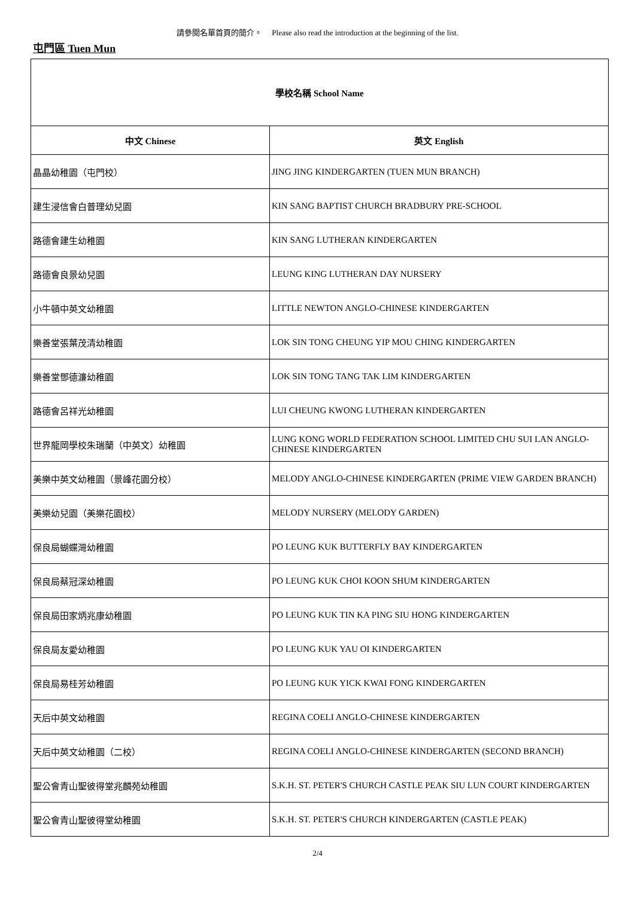請參閱名單首頁的簡介。 Please also read the introduction at the beginning of the list.
屯門區 Tuen Mun
| 學校名稱 School Name | |
| --- | --- |
| 中文 Chinese | 英文 English |
| 晶晶幼稚園（屯門校） | JING JING KINDERGARTEN (TUEN MUN BRANCH) |
| 建生浸信會白普理幼兒園 | KIN SANG BAPTIST CHURCH BRADBURY PRE-SCHOOL |
| 路德會建生幼稚園 | KIN SANG LUTHERAN KINDERGARTEN |
| 路德會良景幼兒園 | LEUNG KING LUTHERAN DAY NURSERY |
| 小牛頓中英文幼稚園 | LITTLE NEWTON ANGLO-CHINESE KINDERGARTEN |
| 樂善堂張葉茂清幼稚園 | LOK SIN TONG CHEUNG YIP MOU CHING KINDERGARTEN |
| 樂善堂鄧德濂幼稚園 | LOK SIN TONG TANG TAK LIM KINDERGARTEN |
| 路德會呂祥光幼稚園 | LUI CHEUNG KWONG LUTHERAN KINDERGARTEN |
| 世界龍岡學校朱瑞蘭（中英文）幼稚園 | LUNG KONG WORLD FEDERATION SCHOOL LIMITED CHU SUI LAN ANGLO-CHINESE KINDERGARTEN |
| 美樂中英文幼稚園（景峰花園分校） | MELODY ANGLO-CHINESE KINDERGARTEN (PRIME VIEW GARDEN BRANCH) |
| 美樂幼兒園（美樂花園校） | MELODY NURSERY (MELODY GARDEN) |
| 保良局蝴蝶灣幼稚園 | PO LEUNG KUK BUTTERFLY BAY KINDERGARTEN |
| 保良局蔡冠深幼稚園 | PO LEUNG KUK CHOI KOON SHUM KINDERGARTEN |
| 保良局田家炳兆康幼稚園 | PO LEUNG KUK TIN KA PING SIU HONG KINDERGARTEN |
| 保良局友愛幼稚園 | PO LEUNG KUK YAU OI KINDERGARTEN |
| 保良局易桂芳幼稚園 | PO LEUNG KUK YICK KWAI FONG KINDERGARTEN |
| 天后中英文幼稚園 | REGINA COELI ANGLO-CHINESE KINDERGARTEN |
| 天后中英文幼稚園（二校） | REGINA COELI ANGLO-CHINESE KINDERGARTEN (SECOND BRANCH) |
| 聖公會青山聖彼得堂兆麟苑幼稚園 | S.K.H. ST. PETER'S CHURCH CASTLE PEAK SIU LUN COURT KINDERGARTEN |
| 聖公會青山聖彼得堂幼稚園 | S.K.H. ST. PETER'S CHURCH KINDERGARTEN (CASTLE PEAK) |
2/4